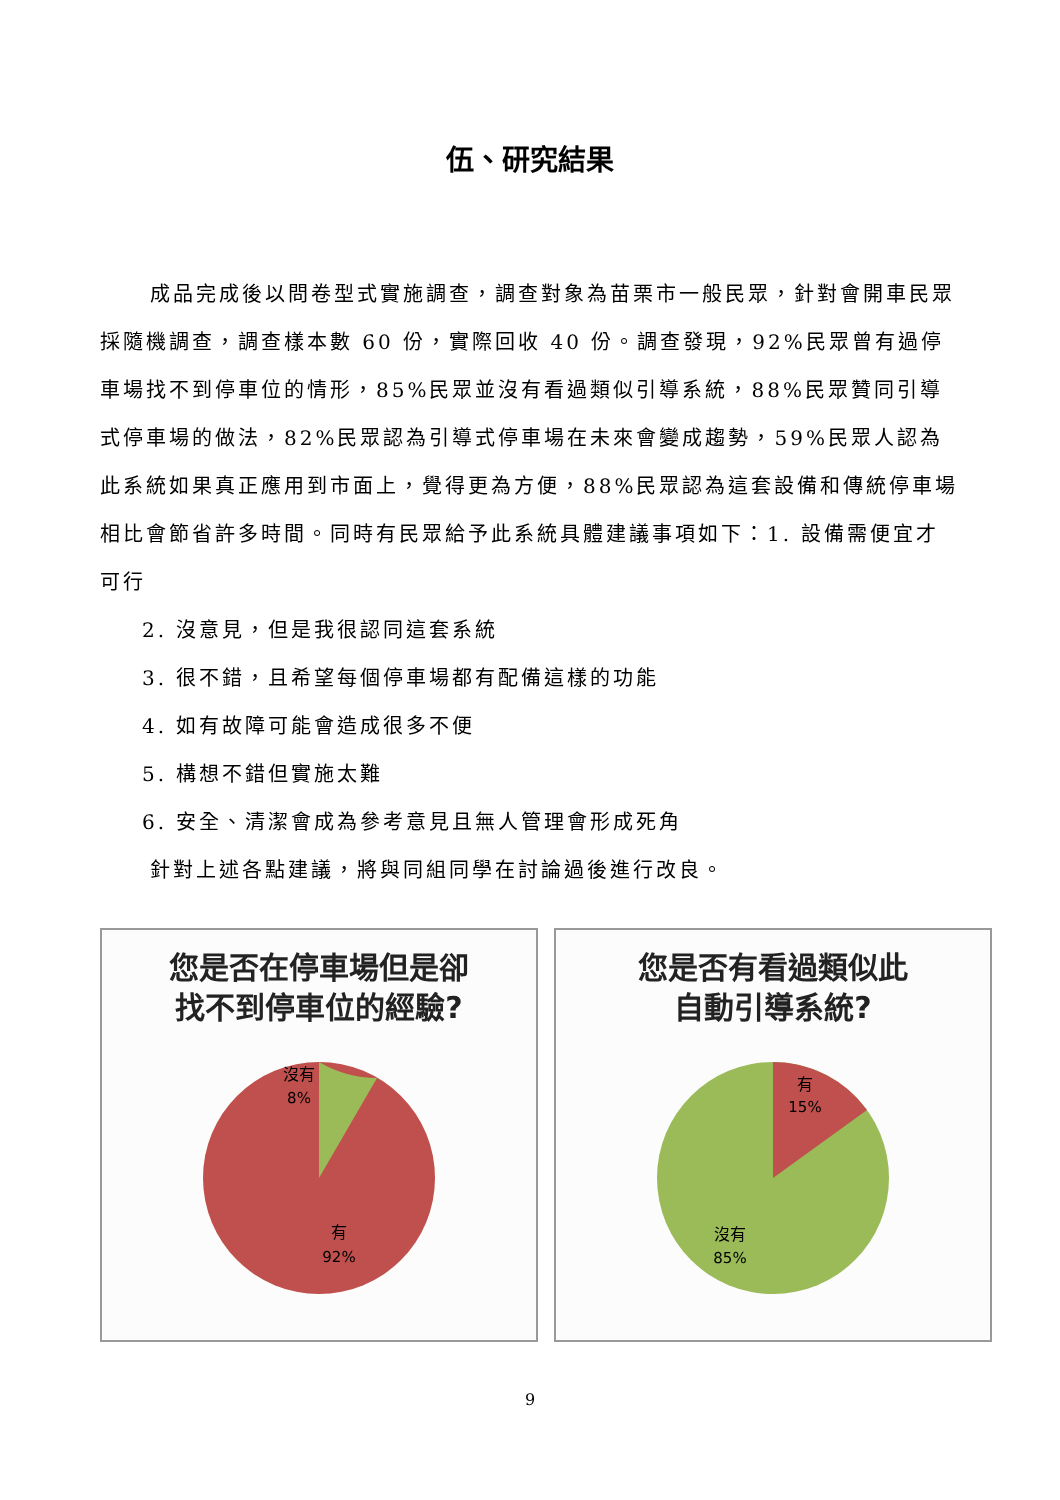伍、研究結果
成品完成後以問卷型式實施調查，調查對象為苗栗市一般民眾，針對會開車民眾採隨機調查，調查樣本數 60 份，實際回收 40 份。調查發現，92%民眾曾有過停車場找不到停車位的情形，85%民眾並沒有看過類似引導系統，88%民眾贊同引導式停車場的做法，82%民眾認為引導式停車場在未來會變成趨勢，59%民眾人認為此系統如果真正應用到市面上，覺得更為方便，88%民眾認為這套設備和傳統停車場相比會節省許多時間。同時有民眾給予此系統具體建議事項如下：1. 設備需便宜才可行
2. 沒意見，但是我很認同這套系統
3. 很不錯，且希望每個停車場都有配備這樣的功能
4. 如有故障可能會造成很多不便
5. 構想不錯但實施太難
6. 安全、清潔會成為參考意見且無人管理會形成死角
針對上述各點建議，將與同組同學在討論過後進行改良。
您是否在停車場但是卻
找不到停車位的經驗?
沒有
8%
有
92%
您是否有看過類似此
自動引導系統?
有
15%
沒有
85%
9